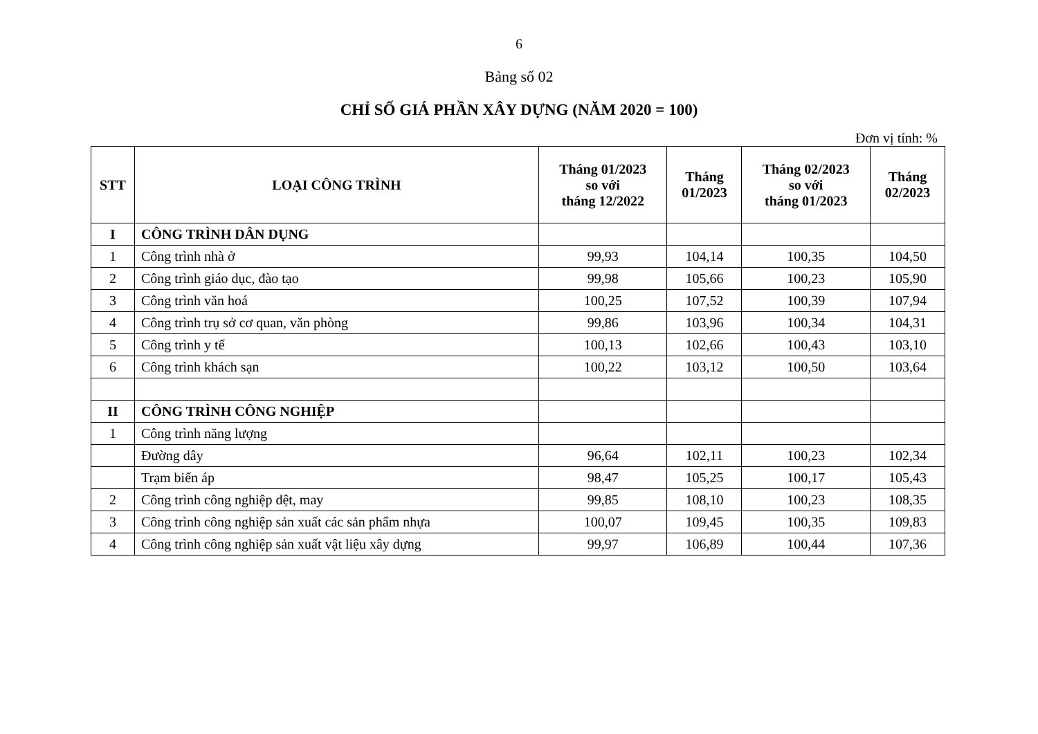6
Bảng số 02
CHỈ SỐ GIÁ PHẦN XÂY DỰNG (NĂM 2020 = 100)
Đơn vị tính: %
| STT | LOẠI CÔNG TRÌNH | Tháng 01/2023 so với tháng 12/2022 | Tháng 01/2023 | Tháng 02/2023 so với tháng 01/2023 | Tháng 02/2023 |
| --- | --- | --- | --- | --- | --- |
| I | CÔNG TRÌNH DÂN DỤNG | | | | |
| 1 | Công trình nhà ở | 99,93 | 104,14 | 100,35 | 104,50 |
| 2 | Công trình giáo dục, đào tạo | 99,98 | 105,66 | 100,23 | 105,90 |
| 3 | Công trình văn hoá | 100,25 | 107,52 | 100,39 | 107,94 |
| 4 | Công trình trụ sở cơ quan, văn phòng | 99,86 | 103,96 | 100,34 | 104,31 |
| 5 | Công trình y tế | 100,13 | 102,66 | 100,43 | 103,10 |
| 6 | Công trình khách sạn | 100,22 | 103,12 | 100,50 | 103,64 |
| II | CÔNG TRÌNH CÔNG NGHIỆP | | | | |
| 1 | Công trình năng lượng | | | | |
| | Đường dây | 96,64 | 102,11 | 100,23 | 102,34 |
| | Trạm biến áp | 98,47 | 105,25 | 100,17 | 105,43 |
| 2 | Công trình công nghiệp dệt, may | 99,85 | 108,10 | 100,23 | 108,35 |
| 3 | Công trình công nghiệp sản xuất các sản phẩm nhựa | 100,07 | 109,45 | 100,35 | 109,83 |
| 4 | Công trình công nghiệp sản xuất vật liệu xây dựng | 99,97 | 106,89 | 100,44 | 107,36 |